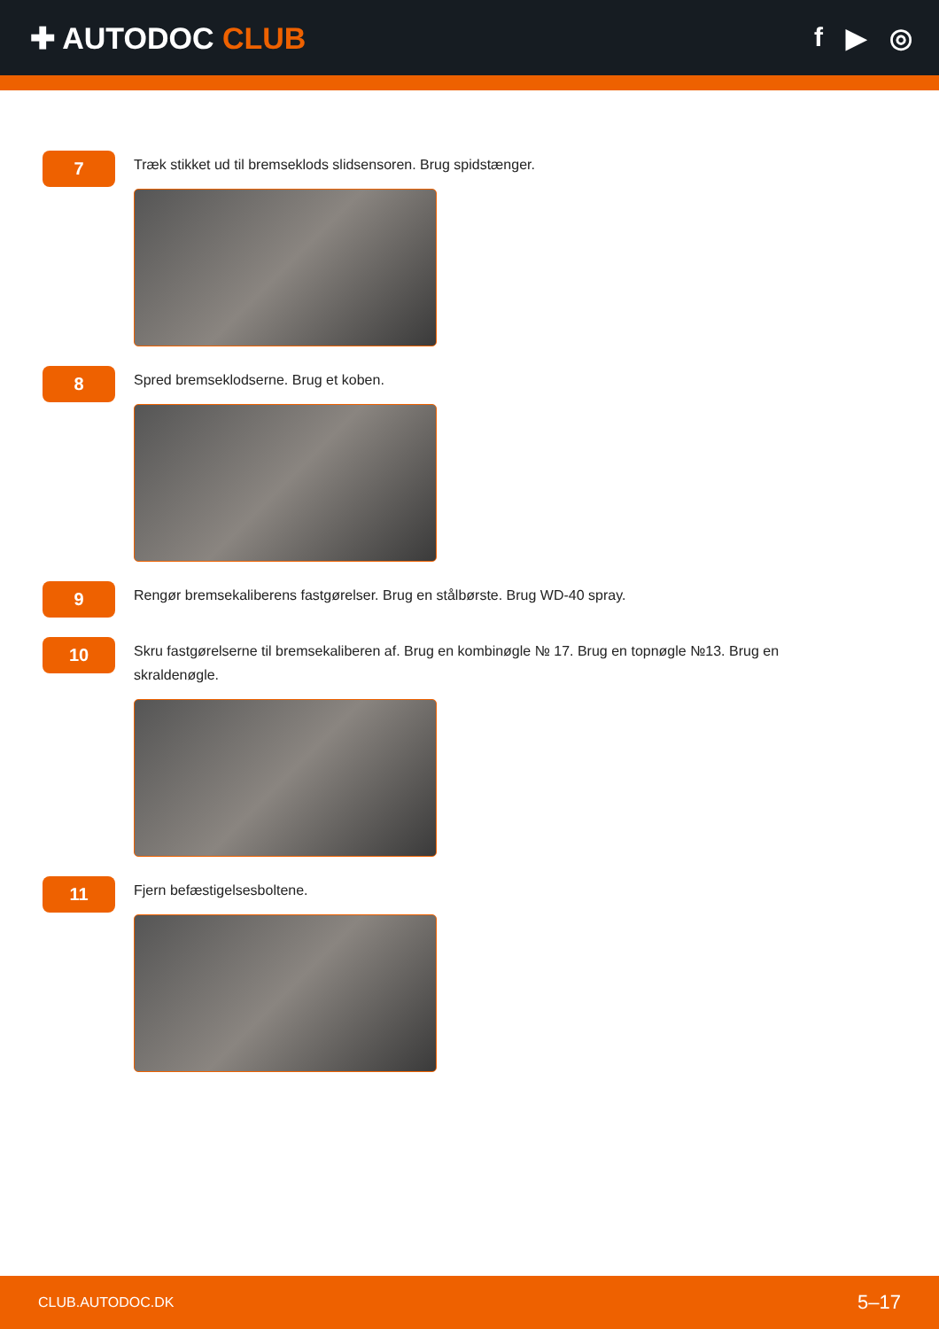✚ AUTODOC CLUB f ▶ ◎
7
Træk stikket ud til bremseklods slidsensoren. Brug spidstænger.
8
Spred bremseklodserne. Brug et koben.
9
Rengør bremsekaliberens fastgørelser. Brug en stålbørste. Brug WD-40 spray.
10
Skru fastgørelserne til bremsekaliberen af. Brug en kombinøgle № 17. Brug en topnøgle №13. Brug en skraldenøgle.
11
Fjern befæstigelsesboltene.
CLUB.AUTODOC.DK 5–17